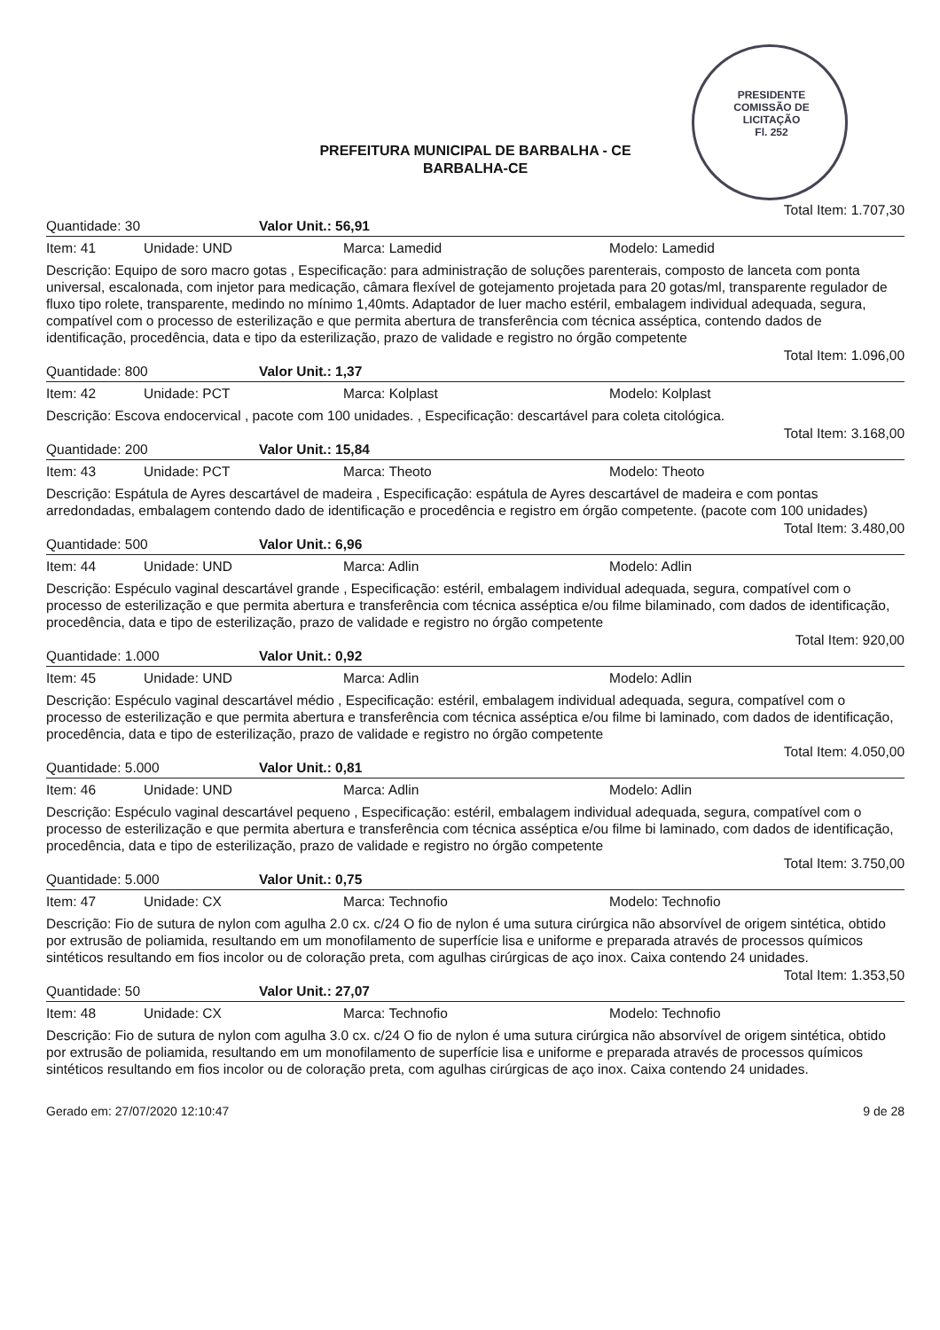PRESIDENTE COMISSÃO DE LICITAÇÃO
Fl. 252
PREFEITURA MUNICIPAL DE BARBALHA - CE
BARBALHA-CE
Total Item: 1.707,30
Quantidade: 30 Valor Unit.: 56,91
Item: 41 Unidade: UND Marca: Lamedid Modelo: Lamedid
Descrição: Equipo de soro macro gotas , Especificação: para administração de soluções parenterais, composto de lanceta com ponta universal, escalonada, com injetor para medicação, câmara flexível de gotejamento projetada para 20 gotas/ml, transparente regulador de fluxo tipo rolete, transparente, medindo no mínimo 1,40mts. Adaptador de luer macho estéril, embalagem individual adequada, segura, compatível com o processo de esterilização e que permita abertura de transferência com técnica asséptica, contendo dados de identificação, procedência, data e tipo da esterilização, prazo de validade e registro no órgão competente
Total Item: 1.096,00
Quantidade: 800 Valor Unit.: 1,37
Item: 42 Unidade: PCT Marca: Kolplast Modelo: Kolplast
Descrição: Escova endocervical , pacote com 100 unidades. , Especificação: descartável para coleta citológica.
Total Item: 3.168,00
Quantidade: 200 Valor Unit.: 15,84
Item: 43 Unidade: PCT Marca: Theoto Modelo: Theoto
Descrição: Espátula de Ayres descartável de madeira , Especificação: espátula de Ayres descartável de madeira e com pontas arredondadas, embalagem contendo dado de identificação e procedência e registro em órgão competente. (pacote com 100 unidades)
Total Item: 3.480,00
Quantidade: 500 Valor Unit.: 6,96
Item: 44 Unidade: UND Marca: Adlin Modelo: Adlin
Descrição: Espéculo vaginal descartável grande , Especificação: estéril, embalagem individual adequada, segura, compatível com o processo de esterilização e que permita abertura e transferência com técnica asséptica e/ou filme bilaminado, com dados de identificação, procedência, data e tipo de esterilização, prazo de validade e registro no órgão competente
Total Item: 920,00
Quantidade: 1.000 Valor Unit.: 0,92
Item: 45 Unidade: UND Marca: Adlin Modelo: Adlin
Descrição: Espéculo vaginal descartável médio , Especificação: estéril, embalagem individual adequada, segura, compatível com o processo de esterilização e que permita abertura e transferência com técnica asséptica e/ou filme bi laminado, com dados de identificação, procedência, data e tipo de esterilização, prazo de validade e registro no órgão competente
Total Item: 4.050,00
Quantidade: 5.000 Valor Unit.: 0,81
Item: 46 Unidade: UND Marca: Adlin Modelo: Adlin
Descrição: Espéculo vaginal descartável pequeno , Especificação: estéril, embalagem individual adequada, segura, compatível com o processo de esterilização e que permita abertura e transferência com técnica asséptica e/ou filme bi laminado, com dados de identificação, procedência, data e tipo de esterilização, prazo de validade e registro no órgão competente
Total Item: 3.750,00
Quantidade: 5.000 Valor Unit.: 0,75
Item: 47 Unidade: CX Marca: Technofio Modelo: Technofio
Descrição: Fio de sutura de nylon com agulha 2.0 cx. c/24 O fio de nylon é uma sutura cirúrgica não absorvível de origem sintética, obtido por extrusão de poliamida, resultando em um monofilamento de superfície lisa e uniforme e preparada através de processos químicos sintéticos resultando em fios incolor ou de coloração preta, com agulhas cirúrgicas de aço inox. Caixa contendo 24 unidades.
Total Item: 1.353,50
Quantidade: 50 Valor Unit.: 27,07
Item: 48 Unidade: CX Marca: Technofio Modelo: Technofio
Descrição: Fio de sutura de nylon com agulha 3.0 cx. c/24 O fio de nylon é uma sutura cirúrgica não absorvível de origem sintética, obtido por extrusão de poliamida, resultando em um monofilamento de superfície lisa e uniforme e preparada através de processos químicos sintéticos resultando em fios incolor ou de coloração preta, com agulhas cirúrgicas de aço inox. Caixa contendo 24 unidades.
Gerado em: 27/07/2020 12:10:47 9 de 28